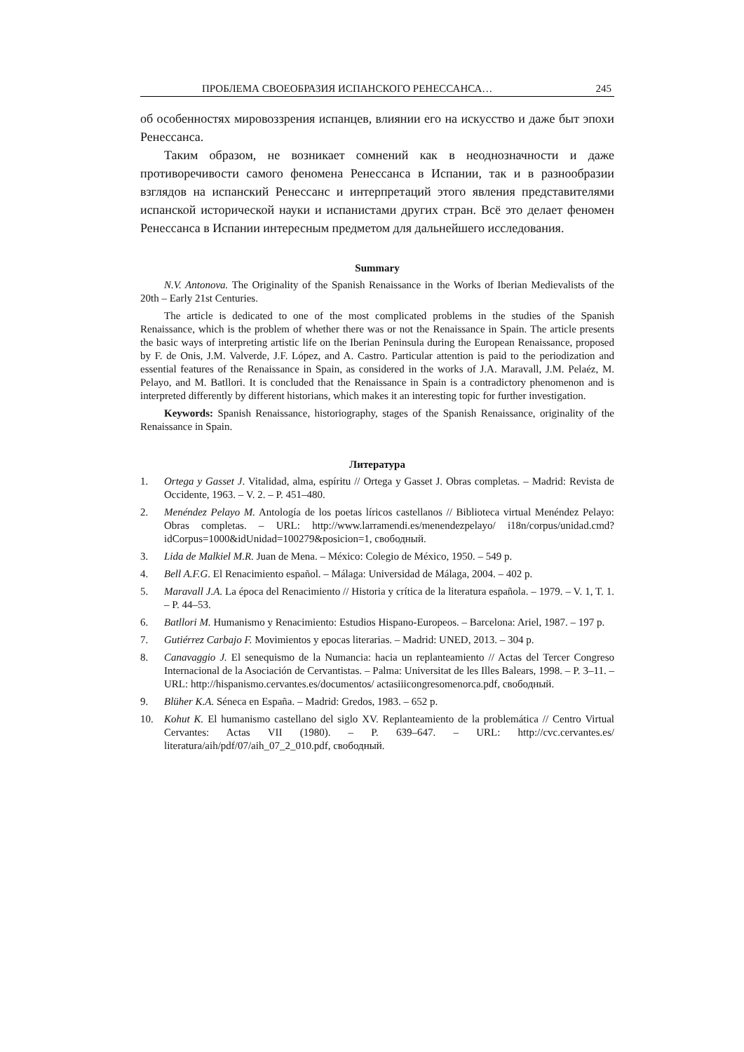ПРОБЛЕМА СВОЕОБРАЗИЯ ИСПАНСКОГО РЕНЕССАНСА… 245
об особенностях мировоззрения испанцев, влиянии его на искусство и даже быт эпохи Ренессанса.
Таким образом, не возникает сомнений как в неоднозначности и даже противоречивости самого феномена Ренессанса в Испании, так и в разнообразии взглядов на испанский Ренессанс и интерпретаций этого явления представителями испанской исторической науки и испанистами других стран. Всё это делает феномен Ренессанса в Испании интересным предметом для дальнейшего исследования.
Summary
N.V. Antonova. The Originality of the Spanish Renaissance in the Works of Iberian Medievalists of the 20th – Early 21st Centuries.
The article is dedicated to one of the most complicated problems in the studies of the Spanish Renaissance, which is the problem of whether there was or not the Renaissance in Spain. The article presents the basic ways of interpreting artistic life on the Iberian Peninsula during the European Renaissance, proposed by F. de Onis, J.M. Valverde, J.F. López, and A. Castro. Particular attention is paid to the periodization and essential features of the Renaissance in Spain, as considered in the works of J.A. Maravall, J.M. Pelaéz, M. Pelayo, and M. Batllori. It is concluded that the Renaissance in Spain is a contradictory phenomenon and is interpreted differently by different historians, which makes it an interesting topic for further investigation.
Keywords: Spanish Renaissance, historiography, stages of the Spanish Renaissance, originality of the Renaissance in Spain.
Литература
1. Ortega y Gasset J. Vitalidad, alma, espíritu // Ortega y Gasset J. Obras completas. – Madrid: Revista de Occidente, 1963. – V. 2. – P. 451–480.
2. Menéndez Pelayo M. Antología de los poetas líricos castellanos // Biblioteca virtual Menéndez Pelayo: Obras completas. – URL: http://www.larramendi.es/menendezpelayo/ i18n/corpus/unidad.cmd?idCorpus=1000&idUnidad=100279&posicion=1, свободный.
3. Lida de Malkiel M.R. Juan de Mena. – México: Colegio de México, 1950. – 549 p.
4. Bell A.F.G. El Renacimiento español. – Málaga: Universidad de Málaga, 2004. – 402 p.
5. Maravall J.A. La época del Renacimiento // Historia y crítica de la literatura española. – 1979. – V. 1, T. 1. – P. 44–53.
6. Batllori M. Humanismo y Renacimiento: Estudios Hispano-Europeos. – Barcelona: Ariel, 1987. – 197 p.
7. Gutiérrez Carbajo F. Movimientos y epocas literarias. – Madrid: UNED, 2013. – 304 p.
8. Canavaggio J. El senequismo de la Numancia: hacia un replanteamiento // Actas del Tercer Congreso Internacional de la Asociación de Cervantistas. – Palma: Universitat de les Illes Balears, 1998. – P. 3–11. – URL: http://hispanismo.cervantes.es/documentos/ actasiiicongresomenorca.pdf, свободный.
9. Blüher K.A. Séneca en España. – Madrid: Gredos, 1983. – 652 p.
10. Kohut K. El humanismo castellano del siglo XV. Replanteamiento de la problemática // Centro Virtual Cervantes: Actas VII (1980). – P. 639–647. – URL: http://cvc.cervantes.es/ literatura/aih/pdf/07/aih_07_2_010.pdf, свободный.